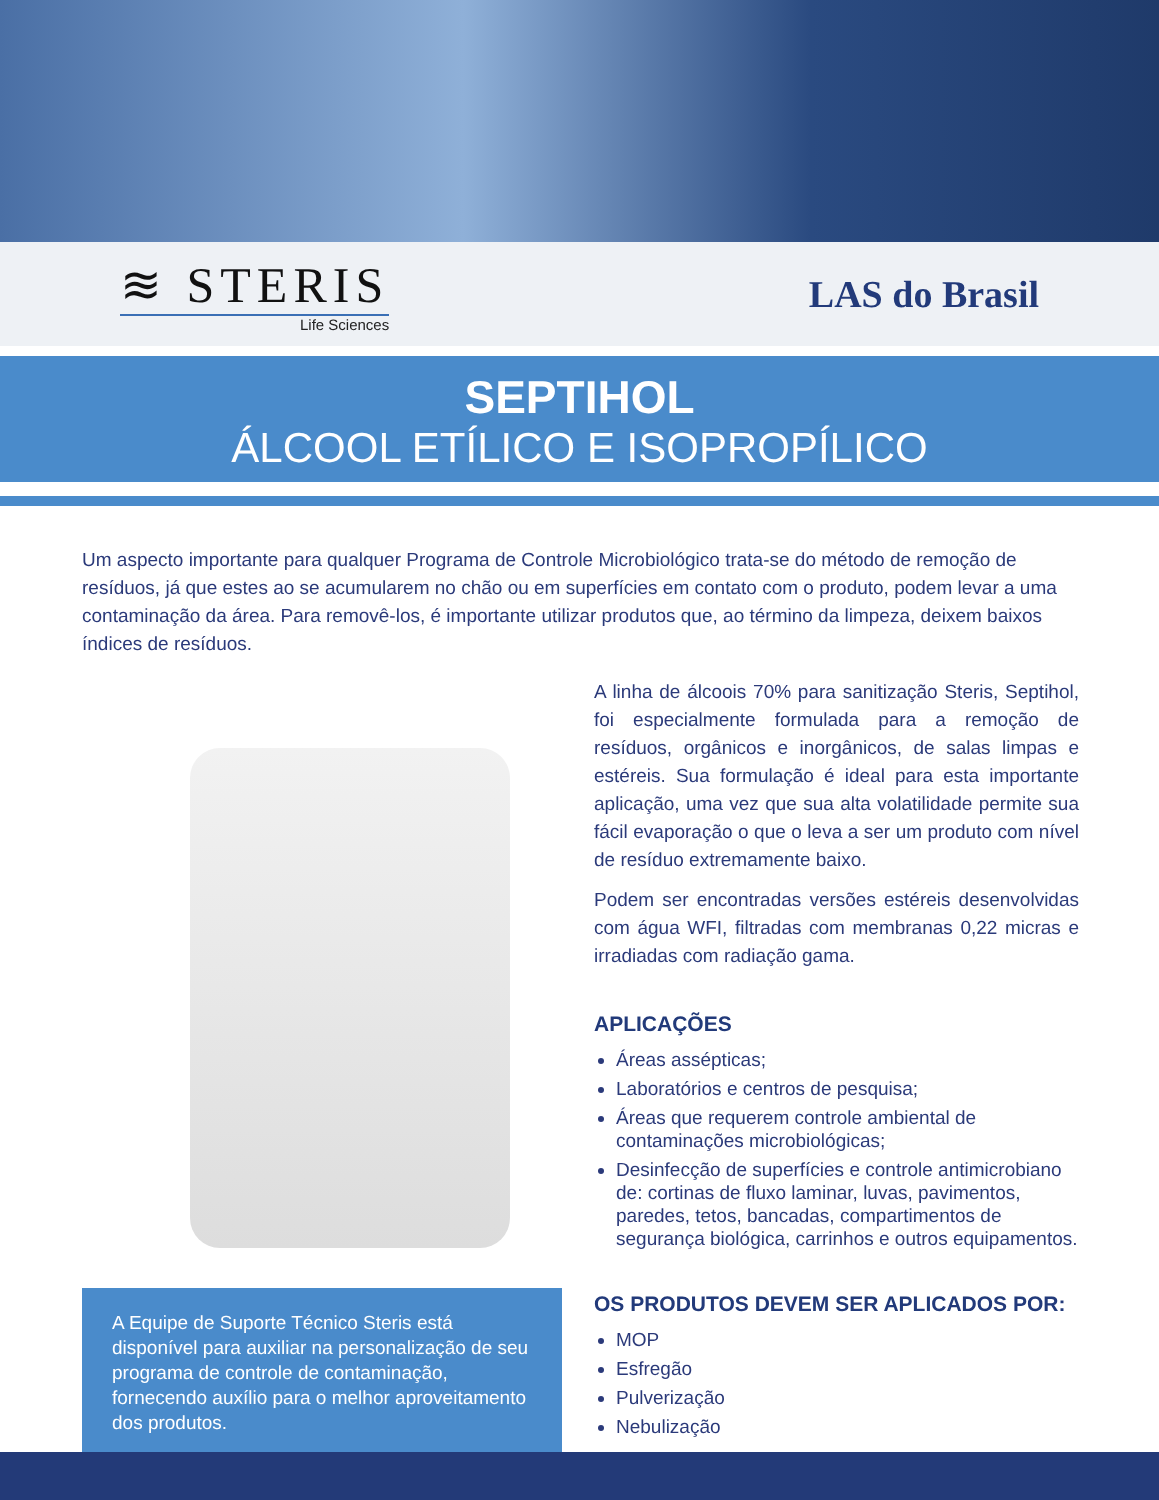≋ STERIS
Life Sciences
LAS do Brasil
SEPTIHOL
ÁLCOOL ETÍLICO E ISOPROPÍLICO
Um aspecto importante para qualquer Programa de Controle Microbiológico trata-se do método de remoção de resíduos, já que estes ao se acumularem no chão ou em superfícies em contato com o produto, podem levar a uma contaminação da área. Para removê-los, é importante utilizar produtos que, ao término da limpeza, deixem baixos índices de resíduos.
A Equipe de Suporte Técnico Steris está disponível para auxiliar na personalização de seu programa de controle de contaminação, fornecendo auxílio para o melhor aproveitamento dos produtos.
A linha de álcoois 70% para sanitização Steris, Septihol, foi especialmente formulada para a remoção de resíduos, orgânicos e inorgânicos, de salas limpas e estéreis. Sua formulação é ideal para esta importante aplicação, uma vez que sua alta volatilidade permite sua fácil evaporação o que o leva a ser um produto com nível de resíduo extremamente baixo.
Podem ser encontradas versões estéreis desenvolvidas com água WFI, filtradas com membranas 0,22 micras e irradiadas com radiação gama.
APLICAÇÕES
Áreas assépticas;
Laboratórios e centros de pesquisa;
Áreas que requerem controle ambiental de contaminações microbiológicas;
Desinfecção de superfícies e controle antimicrobiano de: cortinas de fluxo laminar, luvas, pavimentos, paredes, tetos, bancadas, compartimentos de segurança biológica, carrinhos e outros equipamentos.
OS PRODUTOS DEVEM SER APLICADOS POR:
MOP
Esfregão
Pulverização
Nebulização